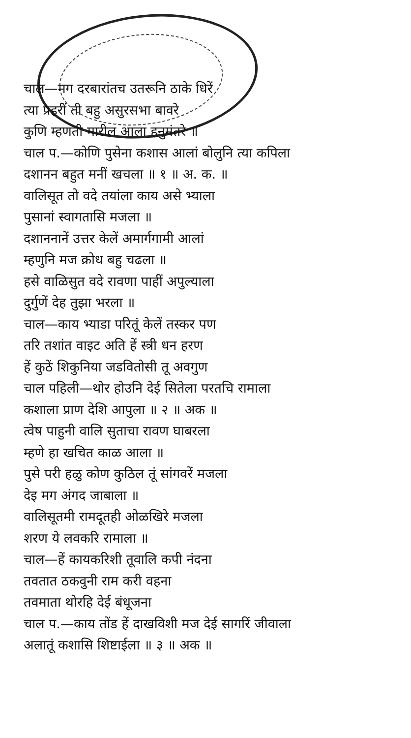चाल—मग दरबारांतच उतरूनि ठाके धिरें
त्या प्रहरीं ती बहु असुरसभा बावरे
कुणि म्हणती मारील आला हनुमंतरे ॥
चाल प.—कोणि पुसेना कशास आलां बोलुनि त्या कपिला
दशानन बहुत मनीं खचला ॥ १ ॥ अ. क. ॥
वालिसूत तो वदे तयांला काय असे भ्याला
पुसानां स्वागतासि मजला ॥
दशाननानें उत्तर केलें अमार्गगामी आलां
म्हणुनि मज क्रोध बहु चढला ॥
हसे वाळिसुत वदे रावणा पाहीं अपुल्याला
दुर्गुणें देह तुझा भरला ॥
चाल—काय भ्याडा परितूं केलें तस्कर पण
तरि तशांत वाइट अति हें स्त्री धन हरण
हें कुठें शिकुनिया जडवितोसी तू अवगुण
चाल पहिली—थोर होउनि देई सितेला परतचि रामाला
कशाला प्राण देशि आपुला ॥ २ ॥ अक ॥
त्वेष पाहुनी वालि सुताचा रावण घाबरला
म्हणे हा खचित काळ आला ॥
पुसे परी हळु कोण कुठिल तूं सांगवरें मजला
देइ मग अंगद जाबाला ॥
वालिसूतमी रामदूतही ओळखिरे मजला
शरण ये लवकरि रामाला ॥
चाल—हें कायकरिशी तूवालि कपी नंदना
तवतात ठकवुनी राम करी वहना
तवमाता थोरहि देई बंधूजना
चाल प.—काय तोंड हें दाखविशी मज देई सागरिं जीवाला
अलातूं कशासि शिष्टाईला ॥ ३ ॥ अक ॥